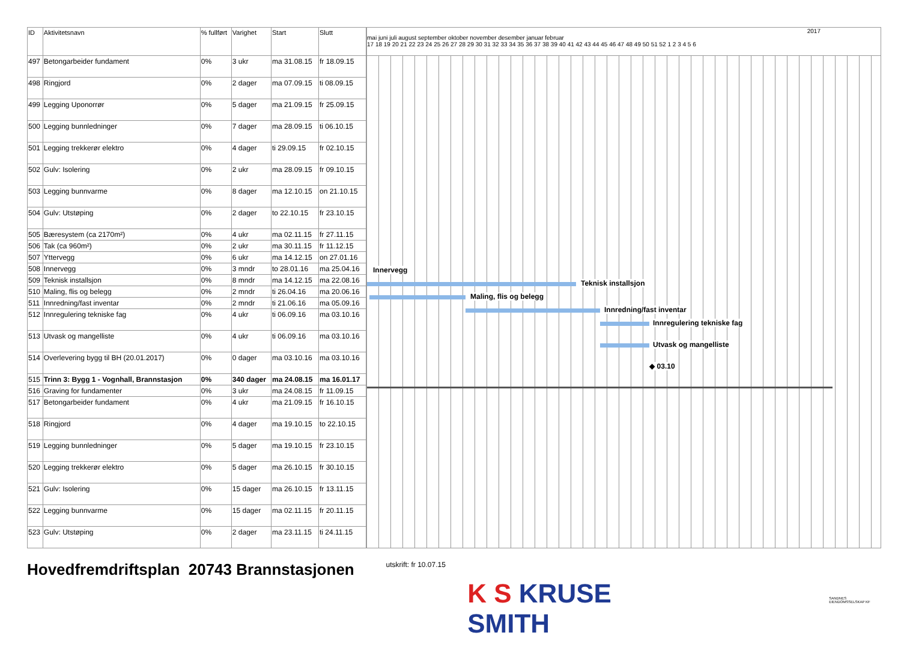| ID | Aktivitetsnavn | % fullført | Varighet | Start | Slutt |
| --- | --- | --- | --- | --- | --- |
| 497 | Betongarbeider fundament | 0% | 3 ukr | ma 31.08.15 | fr 18.09.15 |
| 498 | Ringjord | 0% | 2 dager | ma 07.09.15 | ti 08.09.15 |
| 499 | Legging Uponorrør | 0% | 5 dager | ma 21.09.15 | fr 25.09.15 |
| 500 | Legging bunnledninger | 0% | 7 dager | ma 28.09.15 | ti 06.10.15 |
| 501 | Legging trekkerør elektro | 0% | 4 dager | ti 29.09.15 | fr 02.10.15 |
| 502 | Gulv: Isolering | 0% | 2 ukr | ma 28.09.15 | fr 09.10.15 |
| 503 | Legging bunnvarme | 0% | 8 dager | ma 12.10.15 | on 21.10.15 |
| 504 | Gulv: Utstøping | 0% | 2 dager | to 22.10.15 | fr 23.10.15 |
| 505 | Bæresystem (ca 2170m²) | 0% | 4 ukr | ma 02.11.15 | fr 27.11.15 |
| 506 | Tak (ca 960m²) | 0% | 2 ukr | ma 30.11.15 | fr 11.12.15 |
| 507 | Yttervegg | 0% | 6 ukr | ma 14.12.15 | on 27.01.16 |
| 508 | Innervegg | 0% | 3 mndr | to 28.01.16 | ma 25.04.16 |
| 509 | Teknisk installsjon | 0% | 8 mndr | ma 14.12.15 | ma 22.08.16 |
| 510 | Maling, flis og belegg | 0% | 2 mndr | ti 26.04.16 | ma 20.06.16 |
| 511 | Innredning/fast inventar | 0% | 2 mndr | ti 21.06.16 | ma 05.09.16 |
| 512 | Innregulering tekniske fag | 0% | 4 ukr | ti 06.09.16 | ma 03.10.16 |
| 513 | Utvask og mangelliste | 0% | 4 ukr | ti 06.09.16 | ma 03.10.16 |
| 514 | Overlevering bygg til BH (20.01.2017) | 0% | 0 dager | ma 03.10.16 | ma 03.10.16 |
| 515 | Trinn 3: Bygg 1 - Vognhall, Brannstasjon | 0% | 340 dager | ma 24.08.15 | ma 16.01.17 |
| 516 | Graving for fundamenter | 0% | 3 ukr | ma 24.08.15 | fr 11.09.15 |
| 517 | Betongarbeider fundament | 0% | 4 ukr | ma 21.09.15 | fr 16.10.15 |
| 518 | Ringjord | 0% | 4 dager | ma 19.10.15 | to 22.10.15 |
| 519 | Legging bunnledninger | 0% | 5 dager | ma 19.10.15 | fr 23.10.15 |
| 520 | Legging trekkerør elektro | 0% | 5 dager | ma 26.10.15 | fr 30.10.15 |
| 521 | Gulv: Isolering | 0% | 15 dager | ma 26.10.15 | fr 13.11.15 |
| 522 | Legging bunnvarme | 0% | 15 dager | ma 02.11.15 | fr 20.11.15 |
| 523 | Gulv: Utstøping | 0% | 2 dager | ma 23.11.15 | ti 24.11.15 |
2017
mai juni juli august september oktober november desember januar februar
17 18 19 20 21 22 23 24 25 26 27 28 29 30 31 32 33 34 35 36 37 38 39 40 41 42 43 44 45 46 47 48 49 50 51 52 1 2 3 4 5 6
Innervegg
Teknisk installsjon
Maling, flis og belegg
Innredning/fast inventar
Innregulering tekniske fag
Utvask og mangelliste
◆ 03.10
Hovedfremdriftsplan 20743 Brannstasjonen
utskrift: fr 10.07.15
K S KRUSE SMITH
SANDNES EIENDOMSSELSKAP KF